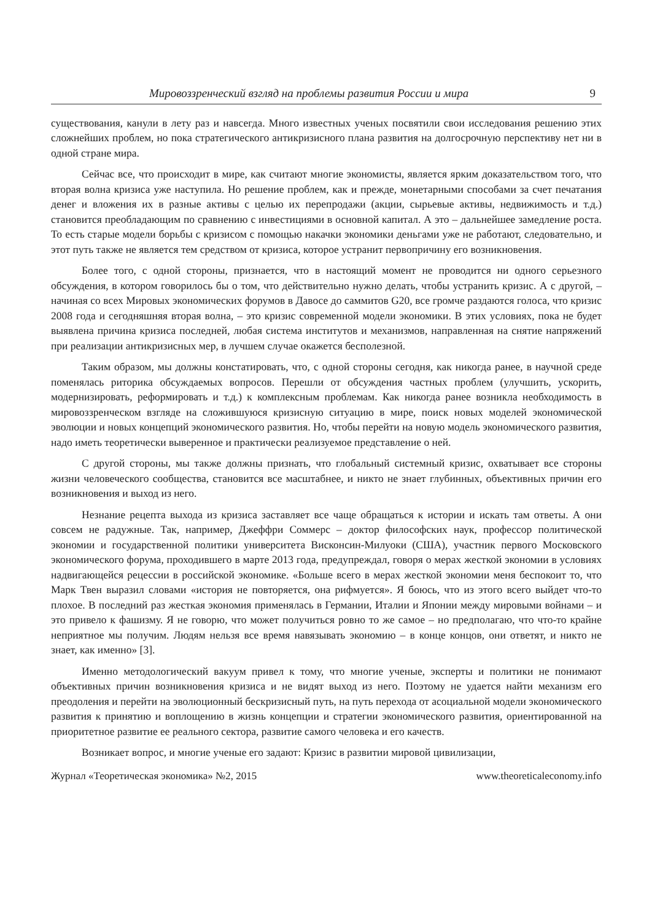Мировоззренческий взгляд на проблемы развития России и мира 9
существования, канули в лету раз и навсегда. Много известных ученых посвятили свои исследования решению этих сложнейших проблем, но пока стратегического антикризисного плана развития на долгосрочную перспективу нет ни в одной стране мира.
Сейчас все, что происходит в мире, как считают многие экономисты, является ярким доказательством того, что вторая волна кризиса уже наступила. Но решение проблем, как и прежде, монетарными способами за счет печатания денег и вложения их в разные активы с целью их перепродажи (акции, сырьевые активы, недвижимость и т.д.) становится преобладающим по сравнению с инвестициями в основной капитал. А это – дальнейшее замедление роста. То есть старые модели борьбы с кризисом с помощью накачки экономики деньгами уже не работают, следовательно, и этот путь также не является тем средством от кризиса, которое устранит первопричину его возникновения.
Более того, с одной стороны, признается, что в настоящий момент не проводится ни одного серьезного обсуждения, в котором говорилось бы о том, что действительно нужно делать, чтобы устранить кризис. А с другой, – начиная со всех Мировых экономических форумов в Давосе до саммитов G20, все громче раздаются голоса, что кризис 2008 года и сегодняшняя вторая волна, – это кризис современной модели экономики. В этих условиях, пока не будет выявлена причина кризиса последней, любая система институтов и механизмов, направленная на снятие напряжений при реализации антикризисных мер, в лучшем случае окажется бесполезной.
Таким образом, мы должны констатировать, что, с одной стороны сегодня, как никогда ранее, в научной среде поменялась риторика обсуждаемых вопросов. Перешли от обсуждения частных проблем (улучшить, ускорить, модернизировать, реформировать и т.д.) к комплексным проблемам. Как никогда ранее возникла необходимость в мировоззренческом взгляде на сложившуюся кризисную ситуацию в мире, поиск новых моделей экономической эволюции и новых концепций экономического развития. Но, чтобы перейти на новую модель экономического развития, надо иметь теоретически выверенное и практически реализуемое представление о ней.
С другой стороны, мы также должны признать, что глобальный системный кризис, охватывает все стороны жизни человеческого сообщества, становится все масштабнее, и никто не знает глубинных, объективных причин его возникновения и выход из него.
Незнание рецепта выхода из кризиса заставляет все чаще обращаться к истории и искать там ответы. А они совсем не радужные. Так, например, Джеффри Соммерс – доктор философских наук, профессор политической экономии и государственной политики университета Висконсин-Милуоки (США), участник первого Московского экономического форума, проходившего в марте 2013 года, предупреждал, говоря о мерах жесткой экономии в условиях надвигающейся рецессии в российской экономике. «Больше всего в мерах жесткой экономии меня беспокоит то, что Марк Твен выразил словами «история не повторяется, она рифмуется». Я боюсь, что из этого всего выйдет что-то плохое. В последний раз жесткая экономия применялась в Германии, Италии и Японии между мировыми войнами – и это привело к фашизму. Я не говорю, что может получиться ровно то же самое – но предполагаю, что что-то крайне неприятное мы получим. Людям нельзя все время навязывать экономию – в конце концов, они ответят, и никто не знает, как именно» [3].
Именно методологический вакуум привел к тому, что многие ученые, эксперты и политики не понимают объективных причин возникновения кризиса и не видят выход из него. Поэтому не удается найти механизм его преодоления и перейти на эволюционный бескризисный путь, на путь перехода от асоциальной модели экономического развития к принятию и воплощению в жизнь концепции и стратегии экономического развития, ориентированной на приоритетное развитие ее реального сектора, развитие самого человека и его качеств.
Возникает вопрос, и многие ученые его задают: Кризис в развитии мировой цивилизации,
Журнал «Теоретическая экономика» №2, 2015 www.theoreticaleconomy.info